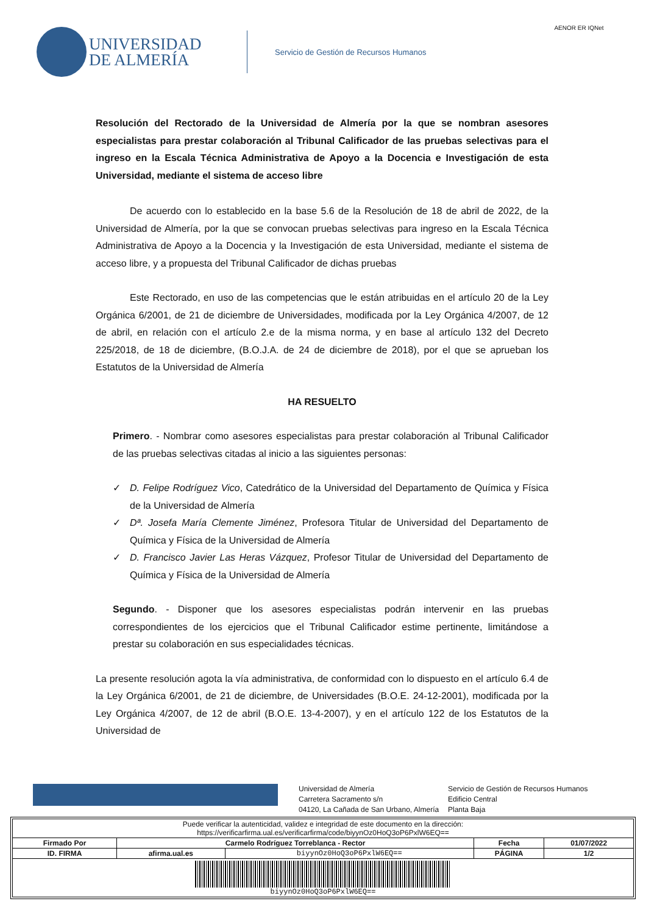UNIVERSIDAD
DE ALMERÍA
Servicio de Gestión de Recursos Humanos
AENOR ER IQNet
Resolución del Rectorado de la Universidad de Almería por la que se nombran asesores especialistas para prestar colaboración al Tribunal Calificador de las pruebas selectivas para el ingreso en la Escala Técnica Administrativa de Apoyo a la Docencia e Investigación de esta Universidad, mediante el sistema de acceso libre
De acuerdo con lo establecido en la base 5.6 de la Resolución de 18 de abril de 2022, de la Universidad de Almería, por la que se convocan pruebas selectivas para ingreso en la Escala Técnica Administrativa de Apoyo a la Docencia y la Investigación de esta Universidad, mediante el sistema de acceso libre, y a propuesta del Tribunal Calificador de dichas pruebas
Este Rectorado, en uso de las competencias que le están atribuidas en el artículo 20 de la Ley Orgánica 6/2001, de 21 de diciembre de Universidades, modificada por la Ley Orgánica 4/2007, de 12 de abril, en relación con el artículo 2.e de la misma norma, y en base al artículo 132 del Decreto 225/2018, de 18 de diciembre, (B.O.J.A. de 24 de diciembre de 2018), por el que se aprueban los Estatutos de la Universidad de Almería
HA RESUELTO
Primero. - Nombrar como asesores especialistas para prestar colaboración al Tribunal Calificador de las pruebas selectivas citadas al inicio a las siguientes personas:
✓ D. Felipe Rodríguez Vico, Catedrático de la Universidad del Departamento de Química y Física de la Universidad de Almería
✓ Dª. Josefa María Clemente Jiménez, Profesora Titular de Universidad del Departamento de Química y Física de la Universidad de Almería
✓ D. Francisco Javier Las Heras Vázquez, Profesor Titular de Universidad del Departamento de Química y Física de la Universidad de Almería
Segundo. - Disponer que los asesores especialistas podrán intervenir en las pruebas correspondientes de los ejercicios que el Tribunal Calificador estime pertinente, limitándose a prestar su colaboración en sus especialidades técnicas.
La presente resolución agota la vía administrativa, de conformidad con lo dispuesto en el artículo 6.4 de la Ley Orgánica 6/2001, de 21 de diciembre, de Universidades (B.O.E. 24-12-2001), modificada por la Ley Orgánica 4/2007, de 12 de abril (B.O.E. 13-4-2007), y en el artículo 122 de los Estatutos de la Universidad de
Universidad de Almería
Carretera Sacramento s/n
04120, La Cañada de San Urbano, Almería
Servicio de Gestión de Recursos Humanos
Edificio Central
Planta Baja
| Puede verificar la autenticidad, validez e integridad de este documento en la dirección: https://verificarfirma.ual.es/verificarfirma/code/biyynOz0HoQ3oP6PxlW6EQ== | | | | |
| Firmado Por | Carmelo Rodríguez Torreblanca - Rector | | Fecha | 01/07/2022 |
| ID. FIRMA | afirma.ual.es | biyynOz0HoQ3oP6PxlW6EQ== | PÁGINA | 1/2 |
| biyynOz0HoQ3oP6PxlW6EQ== | | | | |